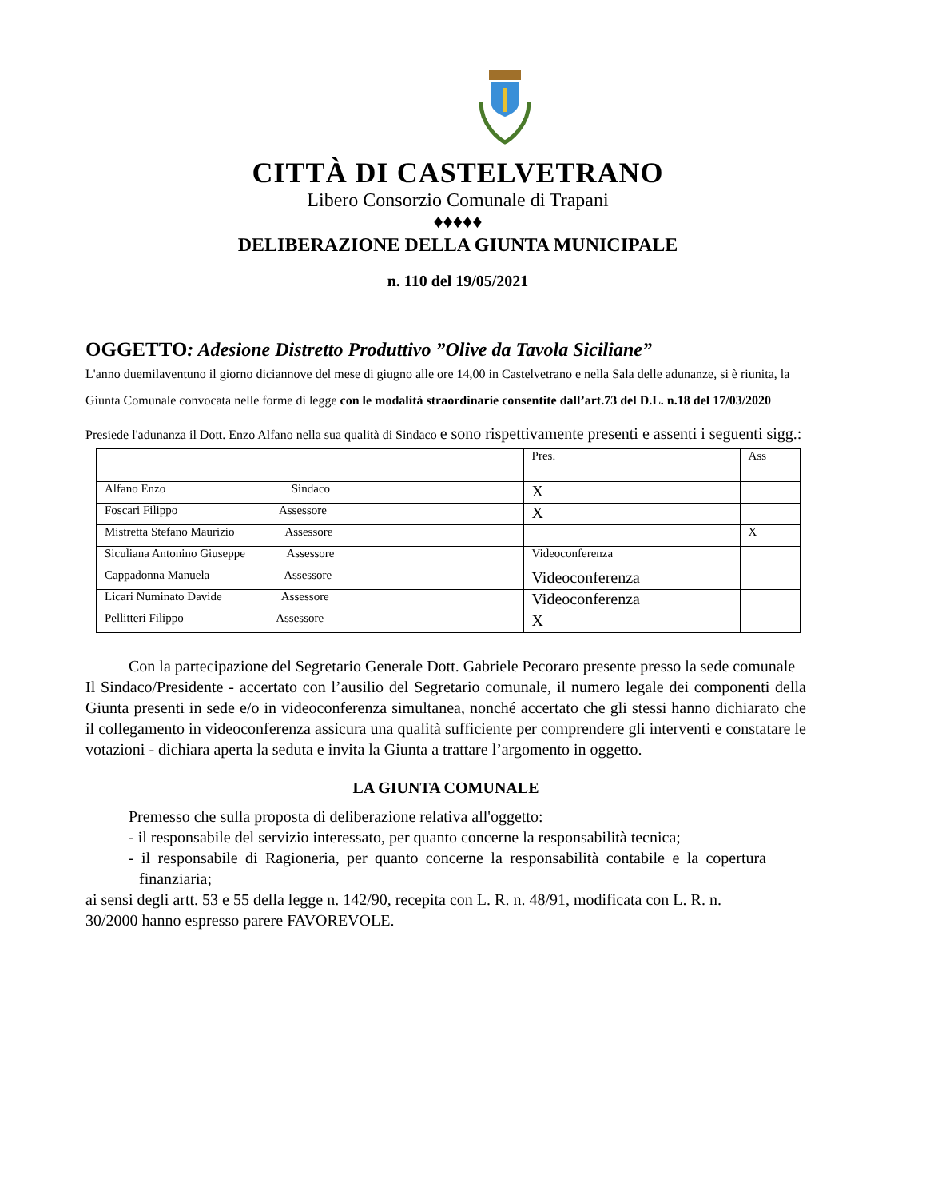CITTÀ DI CASTELVETRANO
Libero Consorzio Comunale di Trapani
♦♦♦♦♦
DELIBERAZIONE DELLA GIUNTA MUNICIPALE
n. 110 del 19/05/2021
OGGETTO: Adesione Distretto Produttivo ”Olive da Tavola Siciliane”
L'anno duemilaventuno il giorno diciannove del mese di giugno alle ore 14,00 in Castelvetrano e nella Sala delle adunanze, si è riunita, la Giunta Comunale convocata nelle forme di legge con le modalità straordinarie consentite dall’art.73 del D.L. n.18 del 17/03/2020
Presiede l'adunanza il Dott. Enzo Alfano nella sua qualità di Sindaco e sono rispettivamente presenti e assenti i seguenti sigg.:
| | Pres. | Ass |
| Alfano Enzo Sindaco | X | |
| Foscari Filippo Assessore | X | |
| Mistretta Stefano Maurizio Assessore | | X |
| Siculiana Antonino Giuseppe Assessore | Videoconferenza | |
| Cappadonna Manuela Assessore | Videoconferenza | |
| Licari Numinato Davide Assessore | Videoconferenza | |
| Pellitteri Filippo Assessore | X | |
Con la partecipazione del Segretario Generale Dott. Gabriele Pecoraro presente presso la sede comunale
Il Sindaco/Presidente - accertato con l’ausilio del Segretario comunale, il numero legale dei componenti della Giunta presenti in sede e/o in videoconferenza simultanea, nonché accertato che gli stessi hanno dichiarato che il collegamento in videoconferenza assicura una qualità sufficiente per comprendere gli interventi e constatare le votazioni - dichiara aperta la seduta e invita la Giunta a trattare l’argomento in oggetto.
LA GIUNTA COMUNALE
Premesso che sulla proposta di deliberazione relativa all'oggetto:
- il responsabile del servizio interessato, per quanto concerne la responsabilità tecnica;
- il responsabile di Ragioneria, per quanto concerne la responsabilità contabile e la copertura finanziaria;
ai sensi degli artt. 53 e 55 della legge n. 142/90, recepita con L. R. n. 48/91, modificata con L. R. n. 30/2000 hanno espresso parere FAVOREVOLE.